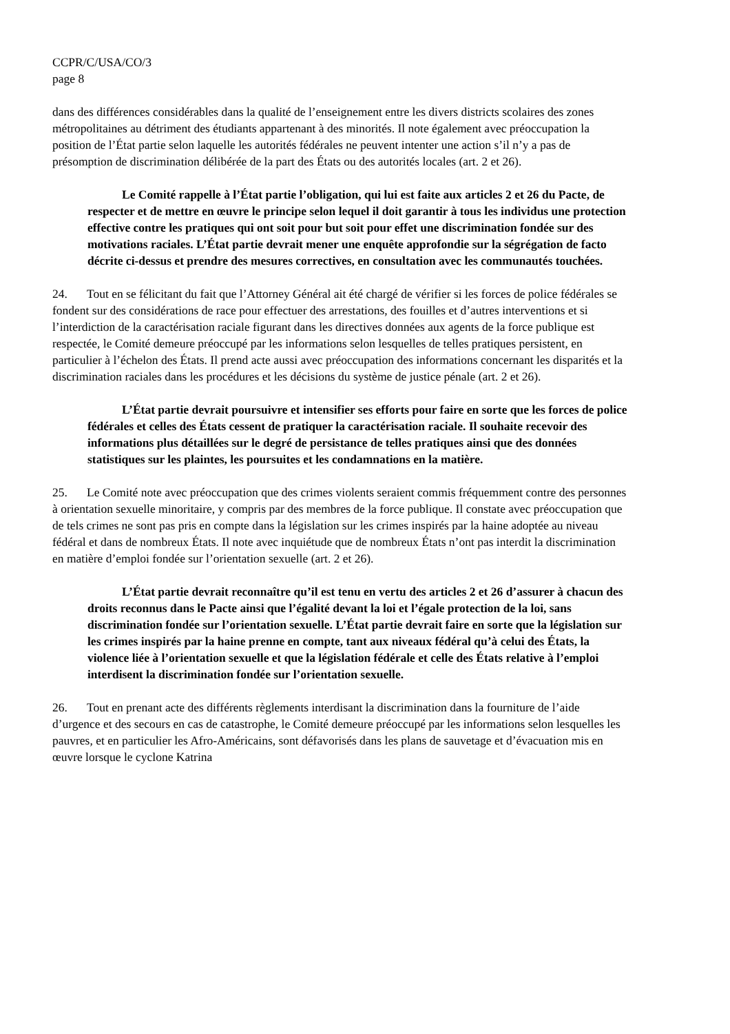CCPR/C/USA/CO/3
page 8
dans des différences considérables dans la qualité de l’enseignement entre les divers districts scolaires des zones métropolitaines au détriment des étudiants appartenant à des minorités. Il note également avec préoccupation la position de l’État partie selon laquelle les autorités fédérales ne peuvent intenter une action s’il n’y a pas de présomption de discrimination délibérée de la part des États ou des autorités locales (art. 2 et 26).
Le Comité rappelle à l’État partie l’obligation, qui lui est faite aux articles 2 et 26 du Pacte, de respecter et de mettre en œuvre le principe selon lequel il doit garantir à tous les individus une protection effective contre les pratiques qui ont soit pour but soit pour effet une discrimination fondée sur des motivations raciales. L’État partie devrait mener une enquête approfondie sur la ségrégation de facto décrite ci-dessus et prendre des mesures correctives, en consultation avec les communautés touchées.
24. Tout en se félicitant du fait que l’Attorney Général ait été chargé de vérifier si les forces de police fédérales se fondent sur des considérations de race pour effectuer des arrestations, des fouilles et d’autres interventions et si l’interdiction de la caractérisation raciale figurant dans les directives données aux agents de la force publique est respectée, le Comité demeure préoccupé par les informations selon lesquelles de telles pratiques persistent, en particulier à l’échelon des États. Il prend acte aussi avec préoccupation des informations concernant les disparités et la discrimination raciales dans les procédures et les décisions du système de justice pénale (art. 2 et 26).
L’État partie devrait poursuivre et intensifier ses efforts pour faire en sorte que les forces de police fédérales et celles des États cessent de pratiquer la caractérisation raciale. Il souhaite recevoir des informations plus détaillées sur le degré de persistance de telles pratiques ainsi que des données statistiques sur les plaintes, les poursuites et les condamnations en la matière.
25. Le Comité note avec préoccupation que des crimes violents seraient commis fréquemment contre des personnes à orientation sexuelle minoritaire, y compris par des membres de la force publique. Il constate avec préoccupation que de tels crimes ne sont pas pris en compte dans la législation sur les crimes inspirés par la haine adoptée au niveau fédéral et dans de nombreux États. Il note avec inquiétude que de nombreux États n’ont pas interdit la discrimination en matière d’emploi fondée sur l’orientation sexuelle (art. 2 et 26).
L’État partie devrait reconnaître qu’il est tenu en vertu des articles 2 et 26 d’assurer à chacun des droits reconnus dans le Pacte ainsi que l’égalité devant la loi et l’égale protection de la loi, sans discrimination fondée sur l’orientation sexuelle. L’État partie devrait faire en sorte que la législation sur les crimes inspirés par la haine prenne en compte, tant aux niveaux fédéral qu’à celui des États, la violence liée à l’orientation sexuelle et que la législation fédérale et celle des États relative à l’emploi interdisent la discrimination fondée sur l’orientation sexuelle.
26. Tout en prenant acte des différents règlements interdisant la discrimination dans la fourniture de l’aide d’urgence et des secours en cas de catastrophe, le Comité demeure préoccupé par les informations selon lesquelles les pauvres, et en particulier les Afro-Américains, sont défavorisés dans les plans de sauvetage et d’évacuation mis en œuvre lorsque le cyclone Katrina